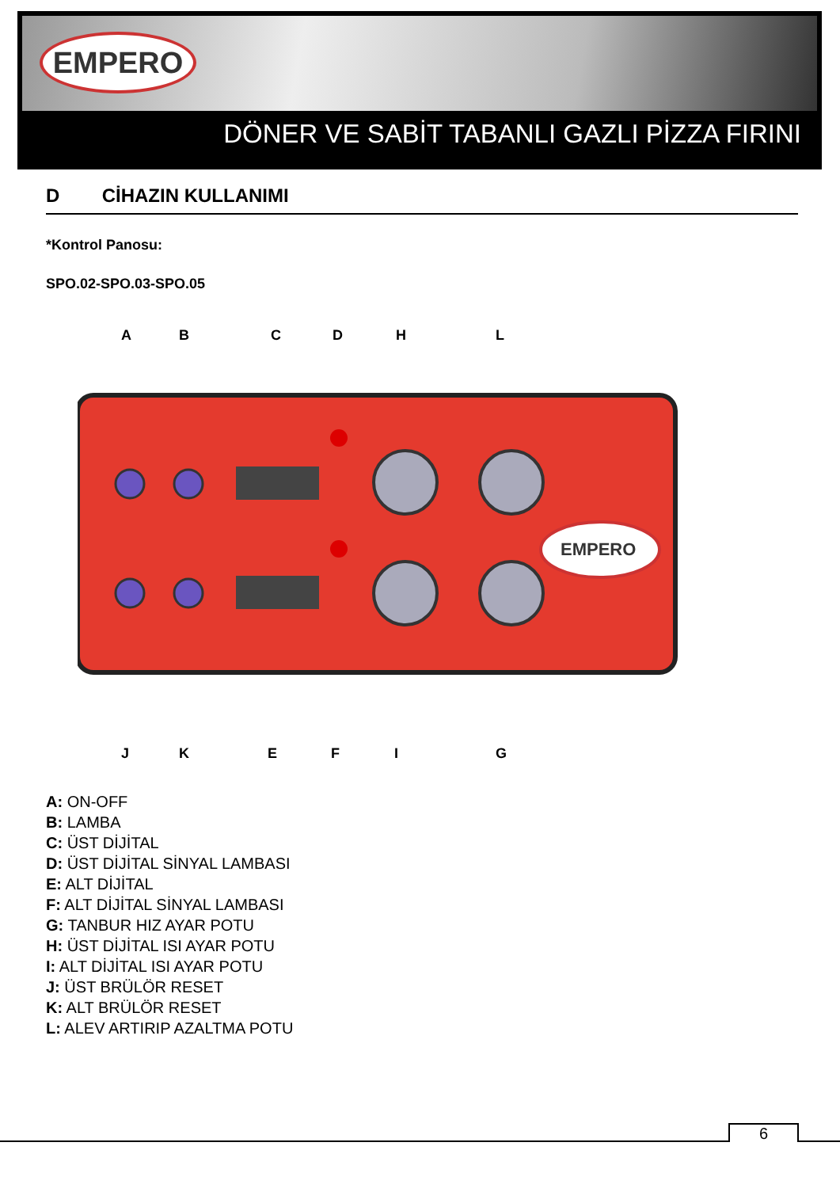EMPERO
DÖNER VE SABİT TABANLI GAZLI PİZZA FIRINI
D CİHAZIN KULLANIMI
*Kontrol Panosu:
SPO.02-SPO.03-SPO.05
A
B
C
D
H
L
EMPERO
J
K
E
F
I
G
A: ON-OFF
B: LAMBA
C: ÜST DİJİTAL
D: ÜST DİJİTAL SİNYAL LAMBASI
E: ALT DİJİTAL
F: ALT DİJİTAL SİNYAL LAMBASI
G: TANBUR HIZ AYAR POTU
H: ÜST DİJİTAL ISI AYAR POTU
I: ALT DİJİTAL ISI AYAR POTU
J: ÜST BRÜLÖR RESET
K: ALT BRÜLÖR RESET
L: ALEV ARTIRIP AZALTMA POTU
6